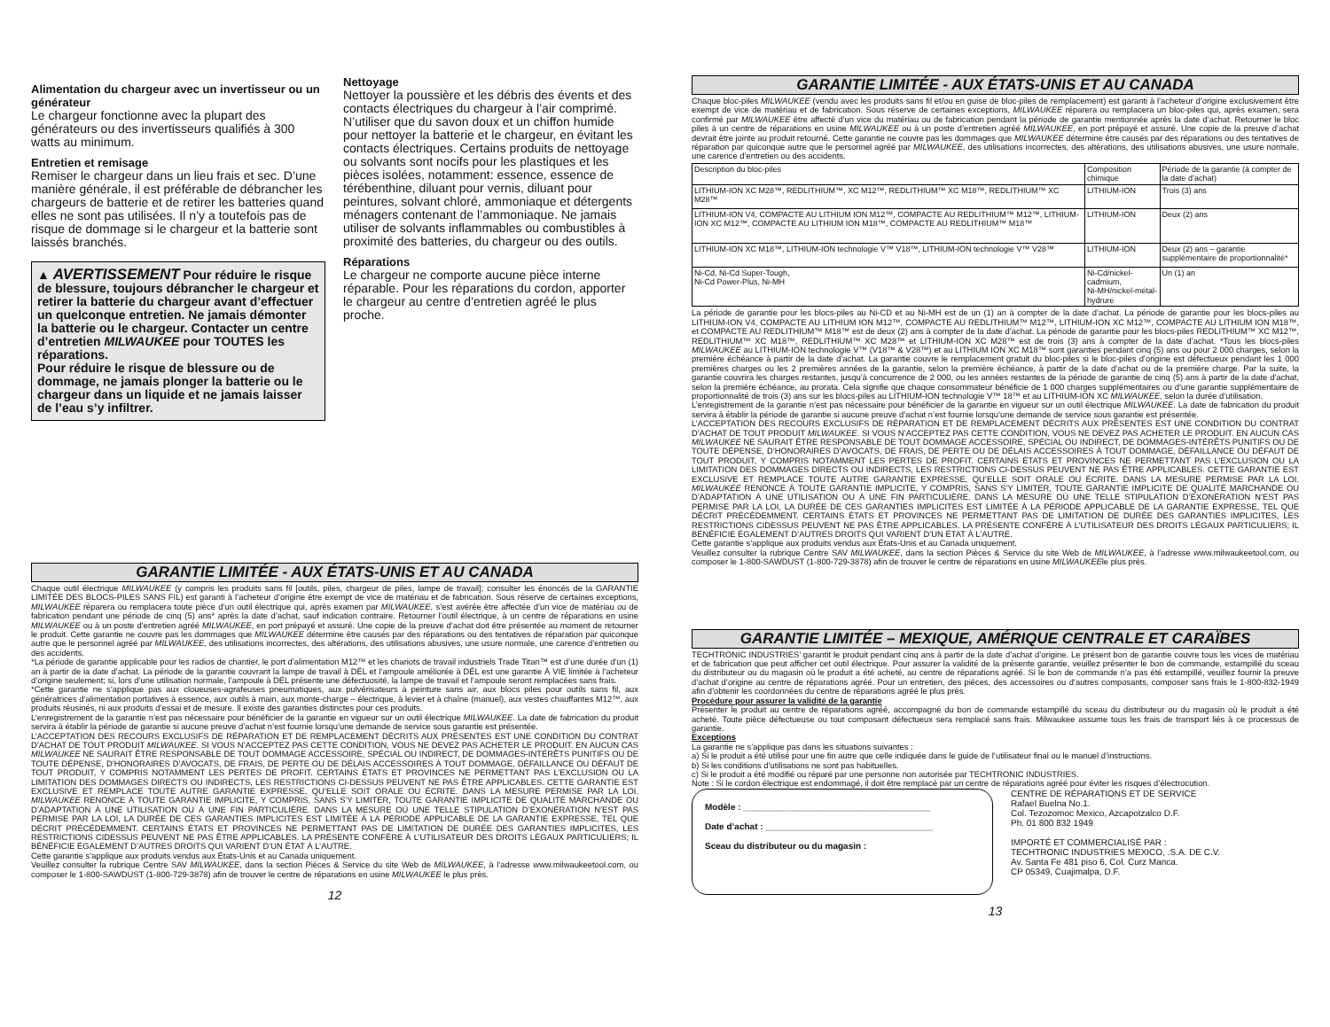Alimentation du chargeur avec un invertisseur ou un générateur
Le chargeur fonctionne avec la plupart des générateurs ou des invertisseurs qualifiés à 300 watts au minimum.
Entretien et remisage
Remiser le chargeur dans un lieu frais et sec. D’une manière générale, il est préférable de débrancher les chargeurs de batterie et de retirer les batteries quand elles ne sont pas utilisées. Il n’y a toutefois pas de risque de dommage si le chargeur et la batterie sont laissés branchés.
▲ AVERTISSEMENT Pour réduire le risque de blessure, toujours débrancher le chargeur et retirer la batterie du chargeur avant d’effectuer un quelconque entretien. Ne jamais démonter la batterie ou le chargeur. Contacter un centre d’entretien MILWAUKEE pour TOUTES les réparations.
Pour réduire le risque de blessure ou de dommage, ne jamais plonger la batterie ou le chargeur dans un liquide et ne jamais laisser de l’eau s’y infiltrer.
Nettoyage
Nettoyer la poussière et les débris des évents et des contacts électriques du chargeur à l’air comprimé. N’utiliser que du savon doux et un chiffon humide pour nettoyer la batterie et le chargeur, en évitant les contacts électriques. Certains produits de nettoyage ou solvants sont nocifs pour les plastiques et les pièces isolées, notamment: essence, essence de térébenthine, diluant pour vernis, diluant pour peintures, solvant chloré, ammoniaque et détergents ménagers contenant de l’ammoniaque. Ne jamais utiliser de solvants inflammables ou combustibles à proximité des batteries, du chargeur ou des outils.
Réparations
Le chargeur ne comporte aucune pièce interne réparable. Pour les réparations du cordon, apporter le chargeur au centre d’entretien agréé le plus proche.
GARANTIE LIMITÉE - AUX ÉTATS-UNIS ET AU CANADA
Chaque outil électrique MILWAUKEE (y compris les produits sans fil [outils, piles, chargeur de piles, lampe de travail]; consulter les énoncés de la GARANTIE LIMITÉE DES BLOCS-PILES SANS FIL) est garanti à l’acheteur d’origine être exempt de vice de matériau et de fabrication. Sous réserve de certaines exceptions, MILWAUKEE réparera ou remplacera toute pièce d’un outil électrique qui, après examen par MILWAUKEE, s’est avérée être affectée d’un vice de matériau ou de fabrication pendant une période de cinq (5) ans* après la date d’achat, sauf indication contraire. Retourner l’outil électrique, à un centre de réparations en usine MILWAUKEE ou à un poste d’entretien agréé MILWAUKEE, en port prépayé et assuré. Une copie de la preuve d’achat doit être présentée au moment de retourner le produit. Cette garantie ne couvre pas les dommages que MILWAUKEE détermine être causés par des réparations ou des tentatives de réparation par quiconque autre que le personnel agréé par MILWAUKEE, des utilisations incorrectes, des altérations, des utilisations abusives, une usure normale, une carence d’entretien ou des accidents.
*La période de garantie applicable pour les radios de chantier, le port d’alimentation M12™ et les chariots de travail industriels Trade Titan™ est d’une durée d’un (1) an à partir de la date d’achat. La période de la garantie couvrant la lampe de travail à DÉL et l’ampoule améliorée à DÉL est une garantie À VIE limitée à l’acheteur d’origine seulement; si, lors d’une utilisation normale, l’ampoule à DÉL présente une défectuosité, la lampe de travail et l’ampoule seront remplacées sans frais.
*Cette garantie ne s’applique pas aux cloueuses-agrafeuses pneumatiques, aux pulvérisateurs à peinture sans air, aux blocs piles pour outils sans fil, aux génératrices d’alimentation portatives à essence, aux outils à main, aux monte-charge – électrique, à levier et à chaîne (manuel), aux vestes chauffantes M12™, aux produits réusinés, ni aux produits d’essai et de mesure. Il existe des garanties distinctes pour ces produits.
L’enregistrement de la garantie n’est pas nécessaire pour bénéficier de la garantie en vigueur sur un outil électrique MILWAUKEE. La date de fabrication du produit servira à établir la période de garantie si aucune preuve d’achat n’est fournie lorsqu’une demande de service sous garantie est présentée.
L’ACCEPTATION DES RECOURS EXCLUSIFS DE RÉPARATION ET DE REMPLACEMENT DÉCRITS AUX PRÉSENTES EST UNE CONDITION DU CONTRAT D’ACHAT DE TOUT PRODUIT MILWAUKEE. SI VOUS N’ACCEPTEZ PAS CETTE CONDITION, VOUS NE DEVEZ PAS ACHETER LE PRODUIT. EN AUCUN CAS MILWAUKEE NE SAURAIT ÊTRE RESPONSABLE DE TOUT DOMMAGE ACCESSOIRE, SPÉCIAL OU INDIRECT, DE DOMMAGES-INTÉRÊTS PUNITIFS OU DE TOUTE DÉPENSE, D’HONORAIRES D’AVOCATS, DE FRAIS, DE PERTE OU DE DÉLAIS ACCESSOIRES À TOUT DOMMAGE, DÉFAILLANCE OU DÉFAUT DE TOUT PRODUIT, Y COMPRIS NOTAMMENT LES PERTES DE PROFIT. CERTAINS ÉTATS ET PROVINCES NE PERMETTANT PAS L’EXCLUSION OU LA LIMITATION DES DOMMAGES DIRECTS OU INDIRECTS, LES RESTRICTIONS CI-DESSUS PEUVENT NE PAS ÊTRE APPLICABLES. CETTE GARANTIE EST EXCLUSIVE ET REMPLACE TOUTE AUTRE GARANTIE EXPRESSE, QU’ELLE SOIT ORALE OU ÉCRITE. DANS LA MESURE PERMISE PAR LA LOI. MILWAUKEE RENONCE À TOUTE GARANTIE IMPLICITE, Y COMPRIS, SANS S’Y LIMITER, TOUTE GARANTIE IMPLICITE DE QUALITÉ MARCHANDE OU D’ADAPTATION À UNE UTILISATION OU À UNE FIN PARTICULIÈRE. DANS LA MESURE OÙ UNE TELLE STIPULATION D’EXONÉRATION N’EST PAS PERMISE PAR LA LOI, LA DURÉE DE CES GARANTIES IMPLICITES EST LIMITÉE À LA PÉRIODE APPLICABLE DE LA GARANTIE EXPRESSE, TEL QUE DÉCRIT PRÉCÉDEMMENT. CERTAINS ÉTATS ET PROVINCES NE PERMETTANT PAS DE LIMITATION DE DURÉE DES GARANTIES IMPLICITES, LES RESTRICTIONS CIDESSUS PEUVENT NE PAS ÊTRE APPLICABLES. LA PRÉSENTE CONFÈRE À L’UTILISATEUR DES DROITS LÉGAUX PARTICULIERS; IL BÉNÉFICIE ÉGALEMENT D’AUTRES DROITS QUI VARIENT D’UN ÉTAT À L’AUTRE.
Cette garantie s’applique aux produits vendus aux États-Unis et au Canada uniquement.
Veuillez consulter la rubrique Centre SAV MILWAUKEE, dans la section Pièces & Service du site Web de MILWAUKEE, à l’adresse www.milwaukeetool.com, ou composer le 1-800-SAWDUST (1-800-729-3878) afin de trouver le centre de réparations en usine MILWAUKEE le plus près.
12
GARANTIE LIMITÉE - AUX ÉTATS-UNIS ET AU CANADA
Chaque bloc-piles MILWAUKEE (vendu avec les produits sans fil et/ou en guise de bloc-piles de remplacement) est garanti à l’acheteur d’origine exclusivement être exempt de vice de matériau et de fabrication. Sous réserve de certaines exceptions, MILWAUKEE réparera ou remplacera un bloc-piles qui, après examen, sera confirmé par MILWAUKEE être affecté d’un vice du matériau ou de fabrication pendant la période de garantie mentionnée après la date d’achat. Retourner le bloc piles à un centre de réparations en usine MILWAUKEE ou à un poste d’entretien agréé MILWAUKEE, en port prépayé et assuré. Une copie de la preuve d’achat devrait être jointe au produit retourné. Cette garantie ne couvre pas les dommages que MILWAUKEE détermine être causés par des réparations ou des tentatives de réparation par quiconque autre que le personnel agréé par MILWAUKEE, des utilisations incorrectes, des altérations, des utilisations abusives, une usure normale, une carence d’entretien ou des accidents.
| Description du bloc-piles | Composition chimique | Période de la garantie (à compter de la date d’achat) |
| --- | --- | --- |
| LITHIUM-ION XC M28™, REDLITHIUM™, XC M12™, REDLITHIUM™ XC M18™, REDLITHIUM™ XC M28™ | LITHIUM-ION | Trois (3) ans |
| LITHIUM-ION V4, COMPACTE AU LITHIUM ION M12™, COMPACTE AU REDLITHIUM™ M12™, LITHIUM-ION XC M12™, COMPACTE AU LITHIUM ION M18™, COMPACTE AU REDLITHIUM™ M18™ | LITHIUM-ION | Deux (2) ans |
| LITHIUM-ION XC M18™, LITHIUM-ION technologie V™ V18™, LITHIUM-ION technologie V™ V28™ | LITHIUM-ION | Deux (2) ans – garantie supplémentaire de proportionnalité* |
| Ni-Cd, Ni-Cd Super-Tough, Ni-Cd Power-Plus, Ni-MH | Ni-Cd/nickel-cadmium, Ni-MH/nickel-métal-hydrure | Un (1) an |
La période de garantie pour les blocs-piles au Ni-CD et au Ni-MH est de un (1) an à compter de la date d’achat. La période de garantie pour les blocs-piles au LITHIUM-ION V4, COMPACTE AU LITHIUM ION M12™, COMPACTE AU REDLITHIUM™ M12™, LITHIUM-ION XC M12™, COMPACTE AU LITHIUM ION M18™, et COMPACTE AU REDLITHIUM™ M18™ est de deux (2) ans à compter de la date d’achat. La période de garantie pour les blocs-piles REDLITHIUM™ XC M12™, REDLITHIUM™ XC M18™, REDLITHIUM™ XC M28™ et LITHIUM-ION XC M28™ est de trois (3) ans à compter de la date d’achat. *Tous les blocs-piles MILWAUKEE au LITHIUM-ION technologie V™ (V18™ & V28™) et au LITHIUM ION XC M18™ sont garanties pendant cinq (5) ans ou pour 2 000 charges, selon la première échéance à partir de la date d’achat. La garantie couvre le remplacement gratuit du bloc-piles si le bloc-piles d’origine est défectueux pendant les 1 000 premières charges ou les 2 premières années de la garantie, selon la première échéance, à partir de la date d’achat ou de la première charge. Par la suite, la garantie couvrira les charges restantes, jusqu’à concurrence de 2 000, ou les années restantes de la période de garantie de cinq (5) ans à partir de la date d’achat, selon la première échéance, au prorata. Cela signifie que chaque consommateur bénéficie de 1 000 charges supplémentaires ou d’une garantie supplémentaire de proportionnalité de trois (3) ans sur les blocs-piles au LITHIUM-ION technologie V™ 18™ et au LITHIUM-ION XC MILWAUKEE, selon la durée d’utilisation.
L’enregistrement de la garantie n’est pas nécessaire pour bénéficier de la garantie en vigueur sur un outil électrique MILWAUKEE. La date de fabrication du produit servira à établir la période de garantie si aucune preuve d’achat n’est fournie lorsqu’une demande de service sous garantie est présentée.
L’ACCEPTATION DES RECOURS EXCLUSIFS DE RÉPARATION ET DE REMPLACEMENT DÉCRITS AUX PRÉSENTES EST UNE CONDITION DU CONTRAT D’ACHAT DE TOUT PRODUIT MILWAUKEE. SI VOUS N’ACCEPTEZ PAS CETTE CONDITION, VOUS NE DEVEZ PAS ACHETER LE PRODUIT. EN AUCUN CAS MILWAUKEE NE SAURAIT ÊTRE RESPONSABLE DE TOUT DOMMAGE ACCESSOIRE, SPÉCIAL OU INDIRECT, DE DOMMAGES-INTÉRÊTS PUNITIFS OU DE TOUTE DÉPENSE, D’HONORAIRES D’AVOCATS, DE FRAIS, DE PERTE OU DE DÉLAIS ACCESSOIRES À TOUT DOMMAGE, DÉFAILLANCE OU DÉFAUT DE TOUT PRODUIT, Y COMPRIS NOTAMMENT LES PERTES DE PROFIT. CERTAINS ÉTATS ET PROVINCES NE PERMETTANT PAS L’EXCLUSION OU LA LIMITATION DES DOMMAGES DIRECTS OU INDIRECTS, LES RESTRICTIONS CI-DESSUS PEUVENT NE PAS ÊTRE APPLICABLES. CETTE GARANTIE EST EXCLUSIVE ET REMPLACE TOUTE AUTRE GARANTIE EXPRESSE, QU’ELLE SOIT ORALE OU ÉCRITE. DANS LA MESURE PERMISE PAR LA LOI. MILWAUKEE RENONCE À TOUTE GARANTIE IMPLICITE, Y COMPRIS, SANS S’Y LIMITER, TOUTE GARANTIE IMPLICITE DE QUALITÉ MARCHANDE OU D’ADAPTATION À UNE UTILISATION OU À UNE FIN PARTICULIÈRE. DANS LA MESURE OÙ UNE TELLE STIPULATION D’EXONÉRATION N’EST PAS PERMISE PAR LA LOI, LA DURÉE DE CES GARANTIES IMPLICITES EST LIMITÉE À LA PÉRIODE APPLICABLE DE LA GARANTIE EXPRESSE, TEL QUE DÉCRIT PRÉCÉDEMMENT. CERTAINS ÉTATS ET PROVINCES NE PERMETTANT PAS DE LIMITATION DE DURÉE DES GARANTIES IMPLICITES, LES RESTRICTIONS CIDESSUS PEUVENT NE PAS ÊTRE APPLICABLES. LA PRÉSENTE CONFÈRE À L’UTILISATEUR DES DROITS LÉGAUX PARTICULIERS; IL BÉNÉFICIE ÉGALEMENT D’AUTRES DROITS QUI VARIENT D’UN ÉTAT À L’AUTRE.
Cette garantie s’applique aux produits vendus aux États-Unis et au Canada uniquement.
Veuillez consulter la rubrique Centre SAV MILWAUKEE, dans la section Pièces & Service du site Web de MILWAUKEE, à l’adresse www.milwaukeetool.com, ou composer le 1-800-SAWDUST (1-800-729-3878) afin de trouver le centre de réparations en usine MILWAUKEEle plus près.
GARANTIE LIMITÉE – MEXIQUE, AMÉRIQUE CENTRALE ET CARAÏBES
TECHTRONIC INDUSTRIES’ garantit le produit pendant cinq ans à partir de la date d’achat d’origine. Le présent bon de garantie couvre tous les vices de matériau et de fabrication que peut afficher cet outil électrique. Pour assurer la validité de la présente garantie, veuillez présenter le bon de commande, estampillé du sceau du distributeur ou du magasin où le produit a été acheté, au centre de réparations agréé. Si le bon de commande n’a pas été estampillé, veuillez fournir la preuve d’achat d’origine au centre de réparations agréé. Pour un entretien, des pièces, des accessoires ou d’autres composants, composer sans frais le 1-800-832-1949 afin d’obtenir les coordonnées du centre de réparations agréé le plus près.
Procédure pour assurer la validité de la garantie
Présenter le produit au centre de réparations agréé, accompagné du bon de commande estampillé du sceau du distributeur ou du magasin où le produit a été acheté. Toute pièce défectueuse ou tout composant défectueux sera remplacé sans frais. Milwaukee assume tous les frais de transport liés à ce processus de garantie.
Exceptions
La garantie ne s’applique pas dans les situations suivantes :
a) Si le produit a été utilisé pour une fin autre que celle indiquée dans le guide de l’utilisateur final ou le manuel d’instructions.
b) Si les conditions d’utilisations ne sont pas habituelles.
c) Si le produit a été modifié ou réparé par une personne non autorisée par TECHTRONIC INDUSTRIES.
Note : Si le cordon électrique est endommagé, il doit être remplacé par un centre de réparations agréé pour éviter les risques d’électrocution.
Modèle : ______________________________________
Date d’achat : __________________________________
Sceau du distributeur ou du magasin :
CENTRE DE RÉPARATIONS ET DE SERVICE
Rafael Buelna No.1.
Col. Tezozomoc Mexico, Azcapotzalco D.F.
Ph. 01 800 832 1949
IMPORTÉ ET COMMERCIALISÉ PAR :
TECHTRONIC INDUSTRIES MEXICO, .S.A. DE C.V.
Av. Santa Fe 481 piso 6, Col. Curz Manca.
CP 05349, Cuajimalpa, D.F.
13